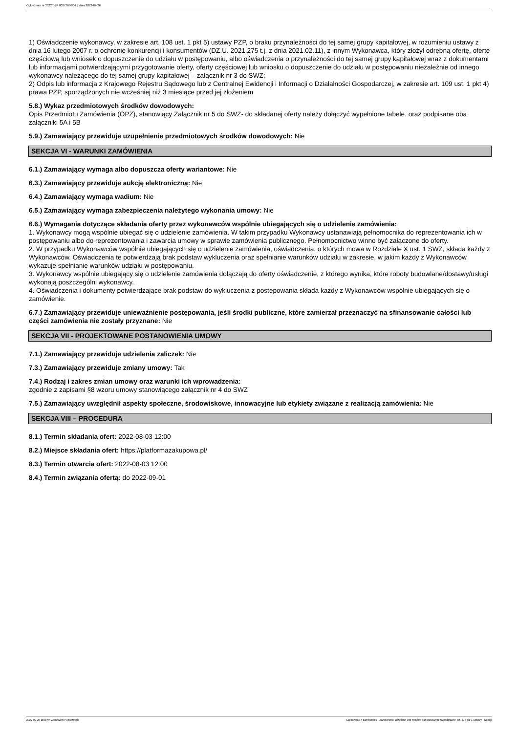Ogłoszenie nr 2022/BZP 00277696/01 z dnia 2022-07-26
1) Oświadczenie wykonawcy, w zakresie art. 108 ust. 1 pkt 5) ustawy PZP, o braku przynależności do tej samej grupy kapitałowej, w rozumieniu ustawy z dnia 16 lutego 2007 r. o ochronie konkurencji i konsumentów (DZ.U. 2021.275 t.j. z dnia 2021.02.11), z innym Wykonawca, który złożył odrębną ofertę, ofertę częściową lub wniosek o dopuszczenie do udziału w postępowaniu, albo oświadczenia o przynależności do tej samej grupy kapitałowej wraz z dokumentami lub informacjami potwierdzającymi przygotowanie oferty, oferty częściowej lub wniosku o dopuszczenie do udziału w postępowaniu niezależnie od innego wykonawcy należącego do tej samej grupy kapitałowej – załącznik nr 3 do SWZ;
2) Odpis lub informacja z Krajowego Rejestru Sądowego lub z Centralnej Ewidencji i Informacji o Działalności Gospodarczej, w zakresie art. 109 ust. 1 pkt 4) prawa PZP, sporządzonych nie wcześniej niż 3 miesiące przed jej złożeniem
5.8.) Wykaz przedmiotowych środków dowodowych:
Opis Przedmiotu Zamówienia (OPZ), stanowiący Załącznik nr 5 do SWZ- do składanej oferty należy dołączyć wypełnione tabele. oraz podpisane oba załączniki 5A i 5B
5.9.) Zamawiający przewiduje uzupełnienie przedmiotowych środków dowodowych: Nie
SEKCJA VI - WARUNKI ZAMÓWIENIA
6.1.) Zamawiający wymaga albo dopuszcza oferty wariantowe: Nie
6.3.) Zamawiający przewiduje aukcję elektroniczną: Nie
6.4.) Zamawiający wymaga wadium: Nie
6.5.) Zamawiający wymaga zabezpieczenia należytego wykonania umowy: Nie
6.6.) Wymagania dotyczące składania oferty przez wykonawców wspólnie ubiegających się o udzielenie zamówienia:
1. Wykonawcy mogą wspólnie ubiegać się o udzielenie zamówienia. W takim przypadku Wykonawcy ustanawiają pełnomocnika do reprezentowania ich w postępowaniu albo do reprezentowania i zawarcia umowy w sprawie zamówienia publicznego. Pełnomocnictwo winno być załączone do oferty.
2. W przypadku Wykonawców wspólnie ubiegających się o udzielenie zamówienia, oświadczenia, o których mowa w Rozdziale X ust. 1 SWZ, składa każdy z Wykonawców. Oświadczenia te potwierdzają brak podstaw wykluczenia oraz spełnianie warunków udziału w zakresie, w jakim każdy z Wykonawców wykazuje spełnianie warunków udziału w postępowaniu.
3. Wykonawcy wspólnie ubiegający się o udzielenie zamówienia dołączają do oferty oświadczenie, z którego wynika, które roboty budowlane/dostawy/usługi wykonają poszczególni wykonawcy.
4. Oświadczenia i dokumenty potwierdzające brak podstaw do wykluczenia z postępowania składa każdy z Wykonawców wspólnie ubiegających się o zamówienie.
6.7.) Zamawiający przewiduje unieważnienie postępowania, jeśli środki publiczne, które zamierzał przeznaczyć na sfinansowanie całości lub części zamówienia nie zostały przyznane: Nie
SEKCJA VII - PROJEKTOWANE POSTANOWIENIA UMOWY
7.1.) Zamawiający przewiduje udzielenia zaliczek: Nie
7.3.) Zamawiający przewiduje zmiany umowy: Tak
7.4.) Rodzaj i zakres zmian umowy oraz warunki ich wprowadzenia:
zgodnie z zapisami §8 wzoru umowy stanowiącego załącznik nr 4 do SWZ
7.5.) Zamawiający uwzględnił aspekty społeczne, środowiskowe, innowacyjne lub etykiety związane z realizacją zamówienia: Nie
SEKCJA VIII – PROCEDURA
8.1.) Termin składania ofert: 2022-08-03 12:00
8.2.) Miejsce składania ofert: https://platformazakupowa.pl/
8.3.) Termin otwarcia ofert: 2022-08-03 12:00
8.4.) Termin związania ofertą: do 2022-09-01
2022-07-26 Biuletyn Zamówień Publicznych Ogłoszenie o zamówieniu - Zamówienie udzielane jest w trybie podstawowym na podstawie: art. 275 pkt 1 ustawy - Usługi